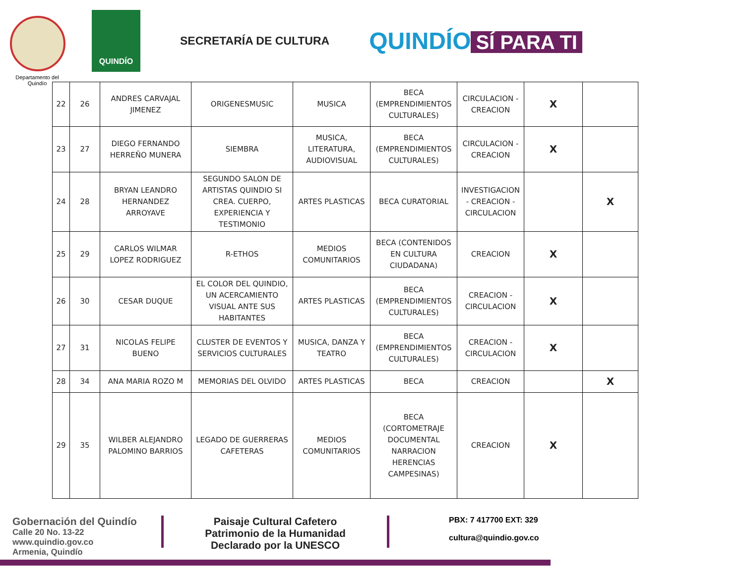Departamento del Quindío
QUINDÍO
SECRETARÍA DE CULTURA
QUINDÍO SÍ PARA TI
| 22 | 26 | ANDRES CARVAJAL JIMENEZ | ORIGENESMUSIC | MUSICA | BECA (EMPRENDIMIENTOS CULTURALES) | CIRCULACION - CREACION | X | |
| 23 | 27 | DIEGO FERNANDO HERREÑO MUNERA | SIEMBRA | MUSICA, LITERATURA, AUDIOVISUAL | BECA (EMPRENDIMIENTOS CULTURALES) | CIRCULACION - CREACION | X | |
| 24 | 28 | BRYAN LEANDRO HERNANDEZ ARROYAVE | SEGUNDO SALON DE ARTISTAS QUINDIO SI CREA. CUERPO, EXPERIENCIA Y TESTIMONIO | ARTES PLASTICAS | BECA CURATORIAL | INVESTIGACION - CREACION - CIRCULACION | | X |
| 25 | 29 | CARLOS WILMAR LOPEZ RODRIGUEZ | R-ETHOS | MEDIOS COMUNITARIOS | BECA (CONTENIDOS EN CULTURA CIUDADANA) | CREACION | X | |
| 26 | 30 | CESAR DUQUE | EL COLOR DEL QUINDIO, UN ACERCAMIENTO VISUAL ANTE SUS HABITANTES | ARTES PLASTICAS | BECA (EMPRENDIMIENTOS CULTURALES) | CREACION - CIRCULACION | X | |
| 27 | 31 | NICOLAS FELIPE BUENO | CLUSTER DE EVENTOS Y SERVICIOS CULTURALES | MUSICA, DANZA Y TEATRO | BECA (EMPRENDIMIENTOS CULTURALES) | CREACION - CIRCULACION | X | |
| 28 | 34 | ANA MARIA ROZO M | MEMORIAS DEL OLVIDO | ARTES PLASTICAS | BECA | CREACION | | X |
| 29 | 35 | WILBER ALEJANDRO PALOMINO BARRIOS | LEGADO DE GUERRERAS CAFETERAS | MEDIOS COMUNITARIOS | BECA (CORTOMETRAJE DOCUMENTAL NARRACION HERENCIAS CAMPESINAS) | CREACION | X | |
Gobernación del Quindío
Calle 20 No. 13-22
www.quindio.gov.co
Armenia, Quindío
Paisaje Cultural Cafetero
Patrimonio de la Humanidad
Declarado por la UNESCO
PBX: 7 417700 EXT: 329
cultura@quindio.gov.co